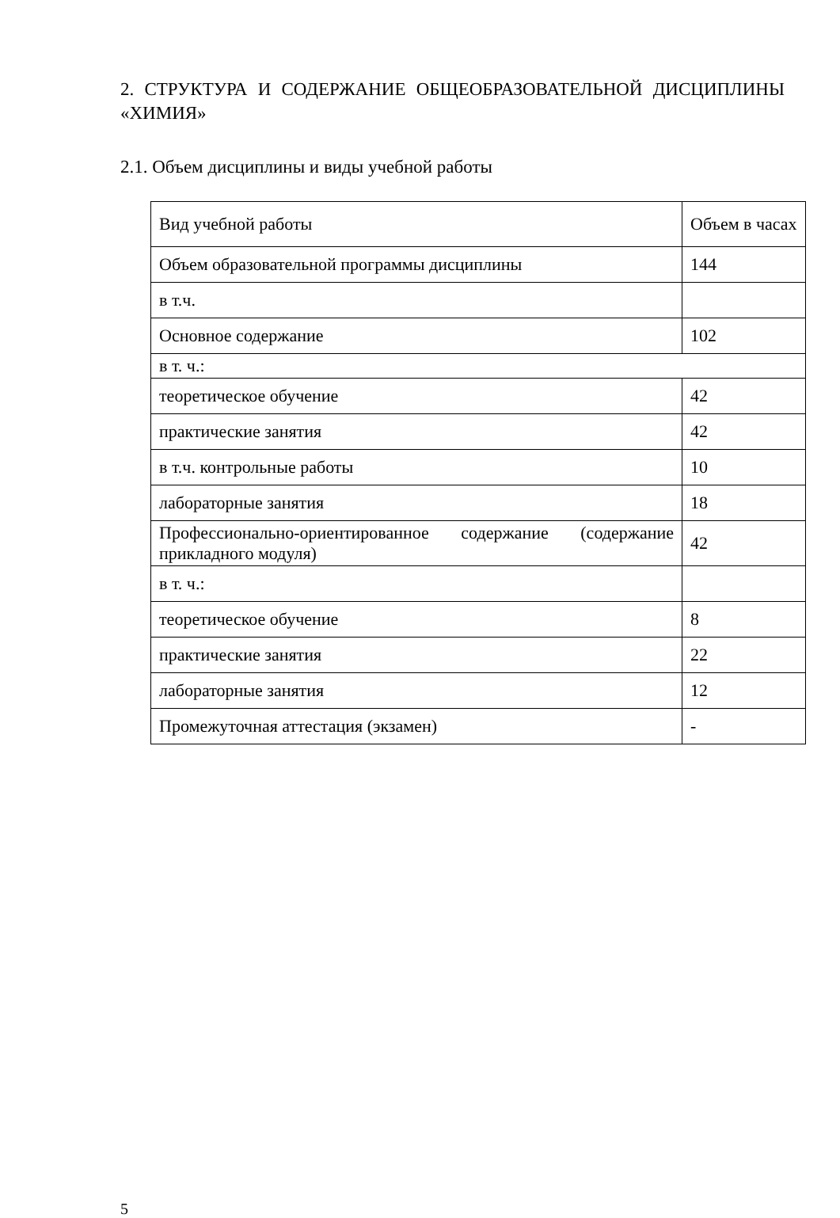2. СТРУКТУРА И СОДЕРЖАНИЕ ОБЩЕОБРАЗОВАТЕЛЬНОЙ ДИСЦИПЛИНЫ «ХИМИЯ»
2.1. Объем дисциплины и виды учебной работы
| Вид учебной работы | Объем в часах |
| Объем образовательной программы дисциплины | 144 |
| в т.ч. | |
| Основное содержание | 102 |
| в т. ч.: | |
| теоретическое обучение | 42 |
| практические занятия | 42 |
| в т.ч. контрольные работы | 10 |
| лабораторные занятия | 18 |
| Профессионально-ориентированное содержание (содержание прикладного модуля) | 42 |
| в т. ч.: | |
| теоретическое обучение | 8 |
| практические занятия | 22 |
| лабораторные занятия | 12 |
| Промежуточная аттестация (экзамен) | - |
5